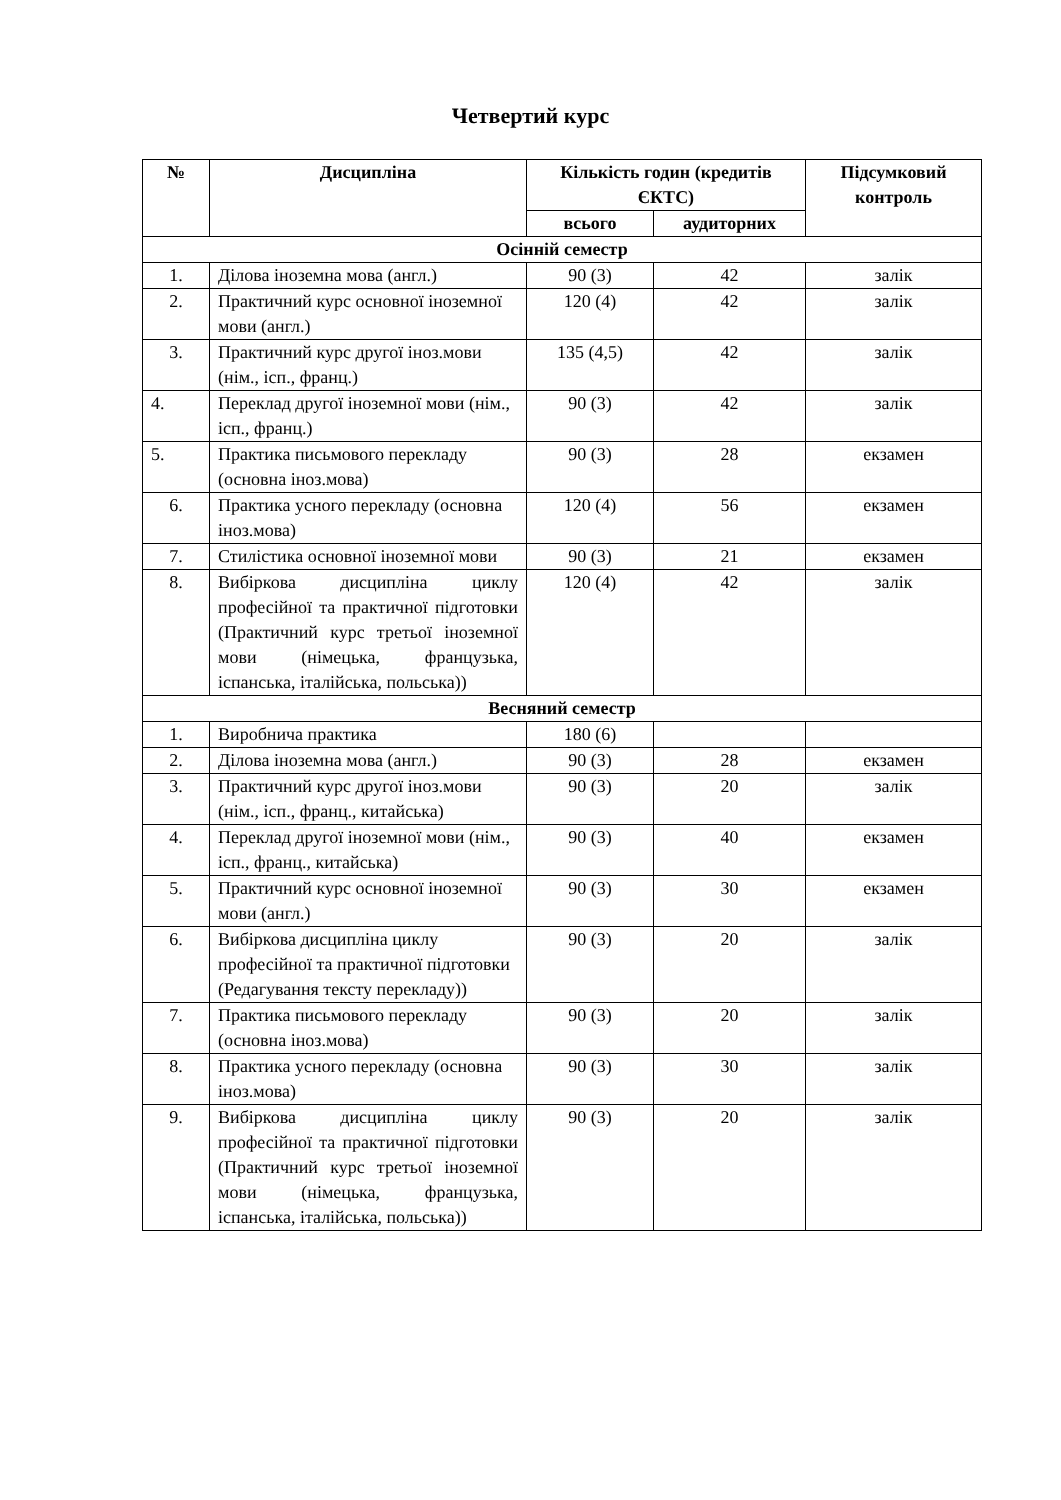Четвертий курс
| № | Дисципліна | Кількість годин (кредитів ЄКТС) | | Підсумковий контроль |
| --- | --- | --- | --- | --- |
| | | всього | аудиторних | |
| Осінній семестр | | | | |
| 1. | Ділова іноземна мова (англ.) | 90 (3) | 42 | залік |
| 2. | Практичний курс основної іноземної мови (англ.) | 120 (4) | 42 | залік |
| 3. | Практичний курс другої іноз.мови (нім., ісп., франц.) | 135 (4,5) | 42 | залік |
| 4. | Переклад другої іноземної мови (нім., ісп., франц.) | 90 (3) | 42 | залік |
| 5. | Практика письмового перекладу (основна іноз.мова) | 90 (3) | 28 | екзамен |
| 6. | Практика усного перекладу (основна іноз.мова) | 120 (4) | 56 | екзамен |
| 7. | Стилістика основної іноземної мови | 90 (3) | 21 | екзамен |
| 8. | Вибіркова дисципліна циклу професійної та практичної підготовки (Практичний курс третьої іноземної мови (німецька, французька, іспанська, італійська, польська)) | 120 (4) | 42 | залік |
| Весняний семестр | | | | |
| 1. | Виробнича практика | 180 (6) | | |
| 2. | Ділова іноземна мова (англ.) | 90 (3) | 28 | екзамен |
| 3. | Практичний курс другої іноз.мови (нім., ісп., франц., китайська) | 90 (3) | 20 | залік |
| 4. | Переклад другої іноземної мови (нім., ісп., франц., китайська) | 90 (3) | 40 | екзамен |
| 5. | Практичний курс основної іноземної мови (англ.) | 90 (3) | 30 | екзамен |
| 6. | Вибіркова дисципліна циклу професійної та практичної підготовки (Редагування тексту перекладу)) | 90 (3) | 20 | залік |
| 7. | Практика письмового перекладу (основна іноз.мова) | 90 (3) | 20 | залік |
| 8. | Практика усного перекладу (основна іноз.мова) | 90 (3) | 30 | залік |
| 9. | Вибіркова дисципліна циклу професійної та практичної підготовки (Практичний курс третьої іноземної мови (німецька, французька, іспанська, італійська, польська)) | 90 (3) | 20 | залік |